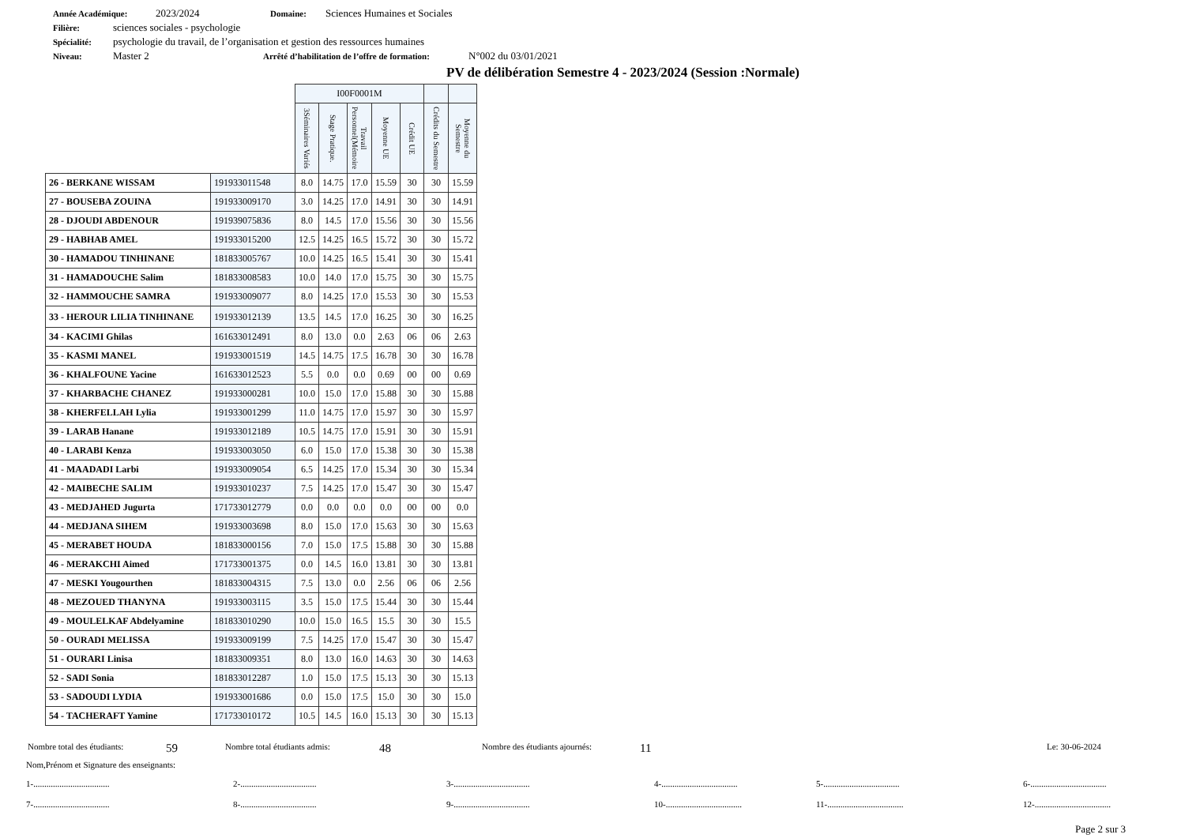Année Académique: 2023/2024 Domaine: Sciences Humaines et Sociales
Filière: sciences sociales - psychologie
Spécialité: psychologie du travail, de l’organisation et gestion des ressources humaines
Niveau: Master 2 Arrêté d’habilitation de l’offre de formation: N°002 du 03/01/2021
PV de délibération Semestre 4 - 2023/2024 (Session :Normale)
| | | I00F0001M | | | | | | |
| --- | --- | --- | --- | --- | --- | --- | --- | --- |
| | | 3Séminaires Variés | Stage Pratique. | Travail Personnel(Mémoire | Moyenne UE | Crédit UE | Crédits du Semestre | Moyenne du Semestre |
| 26 - BERKANE WISSAM | 191933011548 | 8.0 | 14.75 | 17.0 | 15.59 | 30 | 30 | 15.59 |
| 27 - BOUSEBA ZOUINA | 191933009170 | 3.0 | 14.25 | 17.0 | 14.91 | 30 | 30 | 14.91 |
| 28 - DJOUDI ABDENOUR | 191939075836 | 8.0 | 14.5 | 17.0 | 15.56 | 30 | 30 | 15.56 |
| 29 - HABHAB AMEL | 191933015200 | 12.5 | 14.25 | 16.5 | 15.72 | 30 | 30 | 15.72 |
| 30 - HAMADOU TINHINANE | 181833005767 | 10.0 | 14.25 | 16.5 | 15.41 | 30 | 30 | 15.41 |
| 31 - HAMADOUCHE Salim | 181833008583 | 10.0 | 14.0 | 17.0 | 15.75 | 30 | 30 | 15.75 |
| 32 - HAMMOUCHE SAMRA | 191933009077 | 8.0 | 14.25 | 17.0 | 15.53 | 30 | 30 | 15.53 |
| 33 - HEROUR LILIA TINHINANE | 191933012139 | 13.5 | 14.5 | 17.0 | 16.25 | 30 | 30 | 16.25 |
| 34 - KACIMI Ghilas | 161633012491 | 8.0 | 13.0 | 0.0 | 2.63 | 06 | 06 | 2.63 |
| 35 - KASMI MANEL | 191933001519 | 14.5 | 14.75 | 17.5 | 16.78 | 30 | 30 | 16.78 |
| 36 - KHALFOUNE Yacine | 161633012523 | 5.5 | 0.0 | 0.0 | 0.69 | 00 | 00 | 0.69 |
| 37 - KHARBACHE CHANEZ | 191933000281 | 10.0 | 15.0 | 17.0 | 15.88 | 30 | 30 | 15.88 |
| 38 - KHERFELLAH Lylia | 191933001299 | 11.0 | 14.75 | 17.0 | 15.97 | 30 | 30 | 15.97 |
| 39 - LARAB Hanane | 191933012189 | 10.5 | 14.75 | 17.0 | 15.91 | 30 | 30 | 15.91 |
| 40 - LARABI Kenza | 191933003050 | 6.0 | 15.0 | 17.0 | 15.38 | 30 | 30 | 15.38 |
| 41 - MAADADI Larbi | 191933009054 | 6.5 | 14.25 | 17.0 | 15.34 | 30 | 30 | 15.34 |
| 42 - MAIBECHE SALIM | 191933010237 | 7.5 | 14.25 | 17.0 | 15.47 | 30 | 30 | 15.47 |
| 43 - MEDJAHED Jugurta | 171733012779 | 0.0 | 0.0 | 0.0 | 0.0 | 00 | 00 | 0.0 |
| 44 - MEDJANA SIHEM | 191933003698 | 8.0 | 15.0 | 17.0 | 15.63 | 30 | 30 | 15.63 |
| 45 - MERABET HOUDA | 181833000156 | 7.0 | 15.0 | 17.5 | 15.88 | 30 | 30 | 15.88 |
| 46 - MERAKCHI Aimed | 171733001375 | 0.0 | 14.5 | 16.0 | 13.81 | 30 | 30 | 13.81 |
| 47 - MESKI Yougourthen | 181833004315 | 7.5 | 13.0 | 0.0 | 2.56 | 06 | 06 | 2.56 |
| 48 - MEZOUED THANYNA | 191933003115 | 3.5 | 15.0 | 17.5 | 15.44 | 30 | 30 | 15.44 |
| 49 - MOULELKAF Abdelyamine | 181833010290 | 10.0 | 15.0 | 16.5 | 15.5 | 30 | 30 | 15.5 |
| 50 - OURADI MELISSA | 191933009199 | 7.5 | 14.25 | 17.0 | 15.47 | 30 | 30 | 15.47 |
| 51 - OURARI Linisa | 181833009351 | 8.0 | 13.0 | 16.0 | 14.63 | 30 | 30 | 14.63 |
| 52 - SADI Sonia | 181833012287 | 1.0 | 15.0 | 17.5 | 15.13 | 30 | 30 | 15.13 |
| 53 - SADOUDI LYDIA | 191933001686 | 0.0 | 15.0 | 17.5 | 15.0 | 30 | 30 | 15.0 |
| 54 - TACHERAFT Yamine | 171733010172 | 10.5 | 14.5 | 16.0 | 15.13 | 30 | 30 | 15.13 |
Nombre total des étudiants: 59 Nombre total étudiants admis: 48 Nombre des étudiants ajournés: 11 Le: 30-06-2024
Nom,Prénom et Signature des enseignants:
1-................................... 2-................................... 3-................................... 4-................................... 5-................................... 6-................................... 7-................................... 8-................................... 9-................................... 10-................................... 11-................................... 12-...................................
Page 2 sur 3